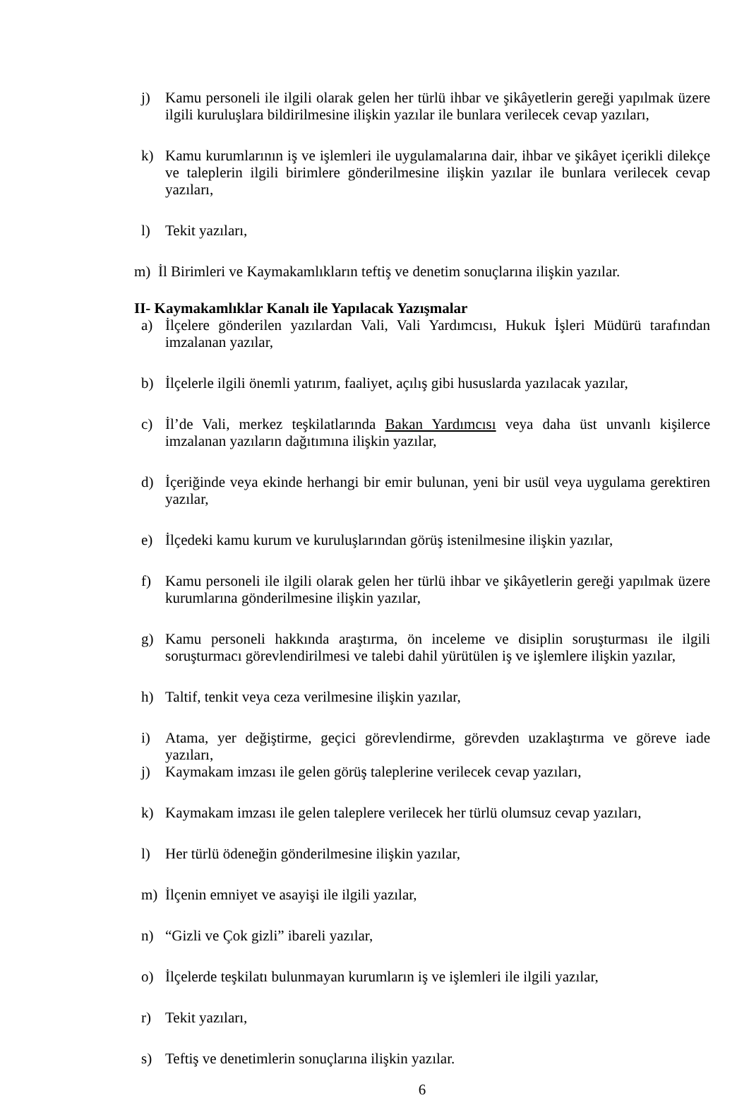j) Kamu personeli ile ilgili olarak gelen her türlü ihbar ve şikâyetlerin gereği yapılmak üzere ilgili kuruluşlara bildirilmesine ilişkin yazılar ile bunlara verilecek cevap yazıları,
k) Kamu kurumlarının iş ve işlemleri ile uygulamalarına dair, ihbar ve şikâyet içerikli dilekçe ve taleplerin ilgili birimlere gönderilmesine ilişkin yazılar ile bunlara verilecek cevap yazıları,
l) Tekit yazıları,
m) İl Birimleri ve Kaymakamlıkların teftiş ve denetim sonuçlarına ilişkin yazılar.
II- Kaymakamlıklar Kanalı ile Yapılacak Yazışmalar
a) İlçelere gönderilen yazılardan Vali, Vali Yardımcısı, Hukuk İşleri Müdürü tarafından imzalanan yazılar,
b) İlçelerle ilgili önemli yatırım, faaliyet, açılış gibi hususlarda yazılacak yazılar,
c) İl’de Vali, merkez teşkilatlarında Bakan Yardımcısı veya daha üst unvanlı kişilerce imzalanan yazıların dağıtımına ilişkin yazılar,
d) İçeriğinde veya ekinde herhangi bir emir bulunan, yeni bir usül veya uygulama gerektiren yazılar,
e) İlçedeki kamu kurum ve kuruluşlarından görüş istenilmesine ilişkin yazılar,
f) Kamu personeli ile ilgili olarak gelen her türlü ihbar ve şikâyetlerin gereği yapılmak üzere kurumlarına gönderilmesine ilişkin yazılar,
g) Kamu personeli hakkında araştırma, ön inceleme ve disiplin soruşturması ile ilgili soruşturmacı görevlendirilmesi ve talebi dahil yürütülen iş ve işlemlere ilişkin yazılar,
h) Taltif, tenkit veya ceza verilmesine ilişkin yazılar,
i) Atama, yer değiştirme, geçici görevlendirme, görevden uzaklaştırma ve göreve iade yazıları,
j) Kaymakam imzası ile gelen görüş taleplerine verilecek cevap yazıları,
k) Kaymakam imzası ile gelen taleplere verilecek her türlü olumsuz cevap yazıları,
l) Her türlü ödeneğin gönderilmesine ilişkin yazılar,
m) İlçenin emniyet ve asayişi ile ilgili yazılar,
n) “Gizli ve Çok gizli” ibareli yazılar,
o) İlçelerde teşkilatı bulunmayan kurumların iş ve işlemleri ile ilgili yazılar,
r) Tekit yazıları,
s) Teftiş ve denetimlerin sonuçlarına ilişkin yazılar.
6